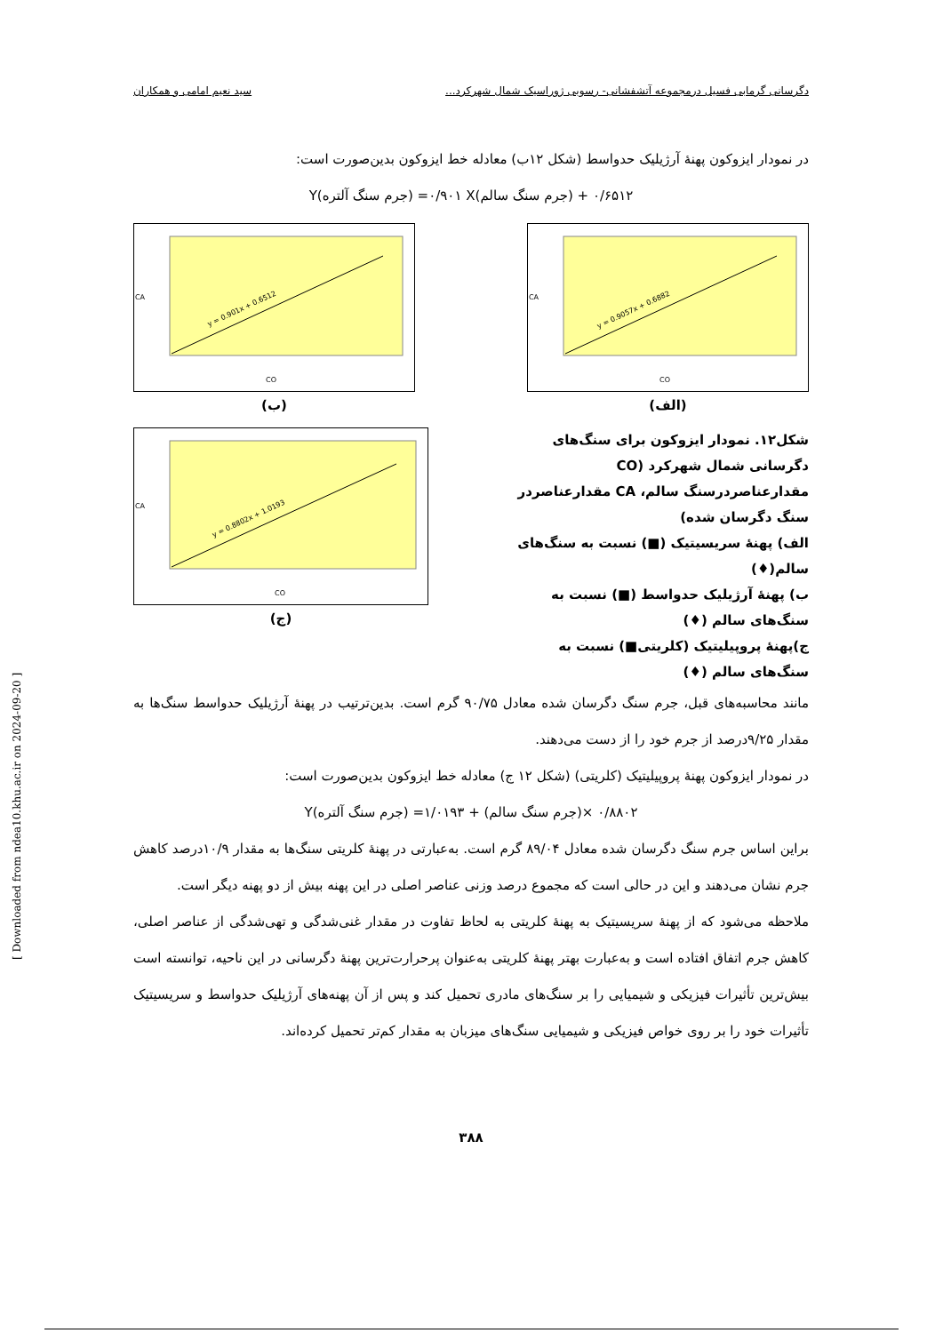دگرسانی گرمابی فسیل درمجموعه آتشفشانی- رسوبی ژوراسیک شمال شهرکرد... سید نعیم امامی و همکاران
در نمودار ایزوکون پهنهٔ آرژیلیک حدواسط (شکل ۱۲ب) معادله خط ایزوکون بدین‌صورت است:
Y(جرم سنگ آلتره) =۰/۹۰۱ X(جرم سنگ سالم) + ۰/۶۵۱۲
y = 0.9057x + 0.6882
CO
CA
(الف)
y = 0.901x + 0.6512
CO
CA
(ب)
شکل۱۲. نمودار ایزوکون برای سنگ‌های دگرسانی شمال شهرکرد (CO مقدارعناصردرسنگ سالم، CA مقدارعناصردر سنگ دگرسان شده)
الف) پهنهٔ سریسیتیک (■) نسبت به سنگ‌های سالم(♦)
ب) پهنهٔ آرژیلیک حدواسط (■) نسبت به سنگ‌های سالم (♦)
ج)پهنهٔ پروپیلیتیک (کلریتی■) نسبت به سنگ‌های سالم (♦)
y = 0.8802x + 1.0193
CO
CA
(ج)
مانند محاسبه‌های قبل، جرم سنگ دگرسان شده معادل ۹۰/۷۵ گرم است. بدین‌ترتیب در پهنهٔ آرژیلیک حدواسط سنگ‌ها به مقدار ۹/۲۵درصد از جرم خود را از دست می‌دهند.
در نمودار ایزوکون پهنهٔ پروپیلیتیک (کلریتی) (شکل ۱۲ ج) معادله خط ایزوکون بدین‌صورت است:
Y(جرم سنگ آلتره) =۰/۸۸۰۲ ×(جرم سنگ سالم) + ۱/۰۱۹۳
براین اساس جرم سنگ دگرسان شده معادل ۸۹/۰۴ گرم است. به‌عبارتی در پهنهٔ کلریتی سنگ‌ها به مقدار ۱۰/۹درصد کاهش جرم نشان می‌دهند و این در حالی است که مجموع درصد وزنی عناصر اصلی در این پهنه بیش از دو پهنه دیگر است.
ملاحظه می‌شود که از پهنهٔ سریسیتیک به پهنهٔ کلریتی به لحاظ تفاوت در مقدار غنی‌شدگی و تهی‌شدگی از عناصر اصلی، کاهش جرم اتفاق افتاده است و به‌عبارت بهتر پهنهٔ کلریتی به‌عنوان پرحرارت‌ترین پهنهٔ دگرسانی در این ناحیه، توانسته است بیش‌ترین تأثیرات فیزیکی و شیمیایی را بر سنگ‌های مادری تحمیل کند و پس از آن پهنه‌های آرژیلیک حدواسط و سریسیتیک تأثیرات خود را بر روی خواص فیزیکی و شیمیایی سنگ‌های میزبان به مقدار کم‌تر تحمیل کرده‌اند.
۳۸۸
[ Downloaded from ndea10.khu.ac.ir on 2024-09-20 ]